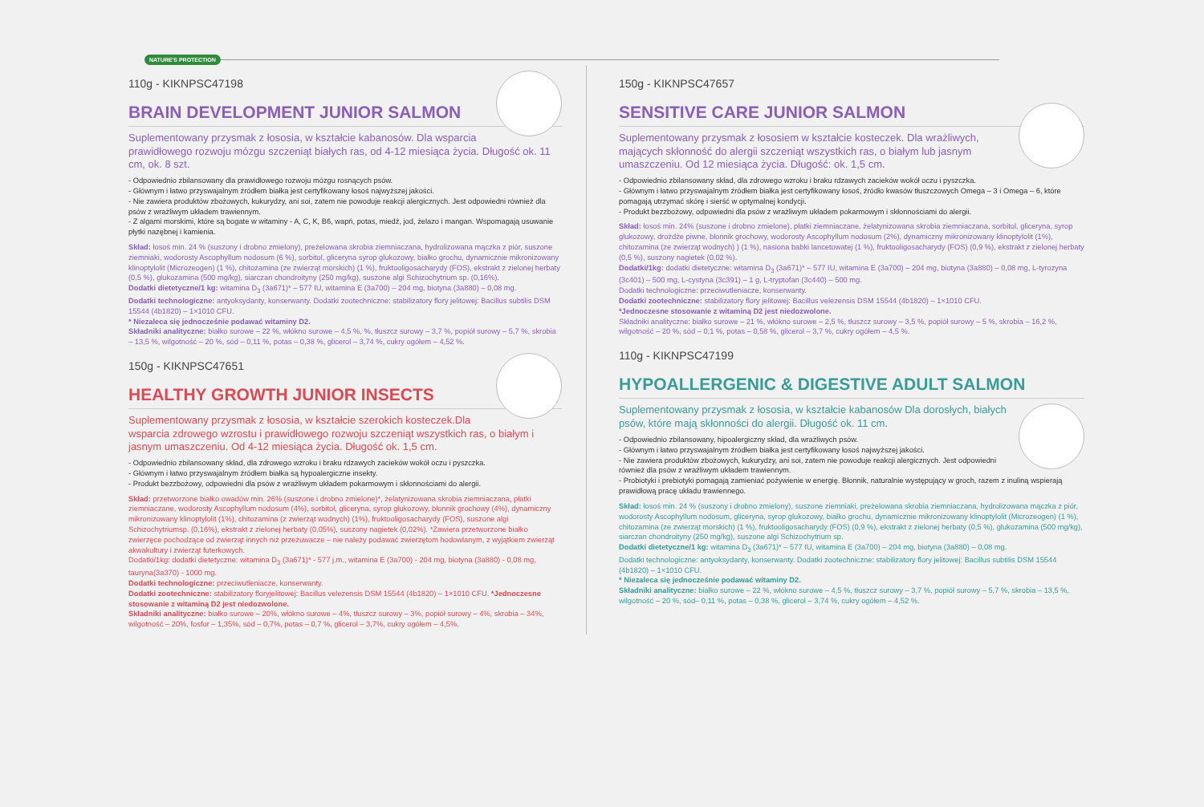NATURE'S PROTECTION
110g - KIKNPSC47198
BRAIN DEVELOPMENT JUNIOR SALMON
Suplementowany przysmak z łososia, w kształcie kabanosów. Dla wsparcia prawidłowego rozwoju mózgu szczeniąt białych ras, od 4-12 miesiąca życia. Długość ok. 11 cm, ok. 8 szt.
- Odpowiednio zbilansowany dla prawidłowego rozwoju mózgu rosnących psów.
- Głównym i łatwo przyswajalnym źródłem białka jest certyfikowany łosoś najwyższej jakości.
- Nie zawiera produktów zbożowych, kukurydzy, ani soi, zatem nie powoduje reakcji alergicznych. Jest odpowiedni również dla psów z wrażliwym układem trawiennym.
- Z algami morskimi, które są bogate w witaminy - A, C, K, B6, wapń, potas, miedź, jod, żelazo i mangan. Wspomagają usuwanie płytki nazębnej i kamienia.
Skład: łosoś min. 24 % (suszony i drobno zmielony), preżelowana skrobia ziemniaczana, hydrolizowana mączka z piór, suszone ziemniaki, wodorosty Ascophyllum nodosum (6 %), sorbitol, gliceryna syrop glukozowy, białko grochu, dynamicznie mikronizowany klinoptylolit (Microzeogen) (1 %), chitozamina (ze zwierząt morskich) (1 %), fruktooligosacharydy (FOS), ekstrakt z zielonej herbaty (0,5 %), glukozamina (500 mg/kg), siarczan chondroityny (250 mg/kg), suszone algi Schizochytrium sp. (0,16%).
Dodatki dietetyczne/1 kg: witamina D<sub>3</sub> (3a671)* – 577 IU, witamina E (3a700) – 204 mg, biotyna (3a880) – 0,08 mg.
Dodatki technologiczne: antyoksydanty, konserwanty. Dodatki zootechniczne: stabilizatory flory jelitowej: Bacillus subtilis DSM 15544 (4b1820) – 1×1010 CFU.
* Niezaleca się jednocześnie podawać witaminy D2.
Składniki analityczne: białko surowe – 22 %, włókno surowe – 4,5 %, %, tłuszcz surowy – 3,7 %, popiół surowy – 5,7 %, skrobia – 13,5 %, wilgotność – 20 %, sód – 0,11 %, potas – 0,38 %, glicerol – 3,74 %, cukry ogółem – 4,52 %.
150g - KIKNPSC47651
HEALTHY GROWTH JUNIOR INSECTS
Suplementowany przysmak z łososia, w kształcie szerokich kosteczek.Dla wsparcia zdrowego wzrostu i prawidłowego rozwoju szczeniąt wszystkich ras, o białym i jasnym umaszczeniu. Od 4-12 miesiąca życia. Długość ok. 1,5 cm.
- Odpowiednio zbilansowany skład, dla zdrowego wzroku i braku rdzawych zacieków wokół oczu i pyszczka.
- Głównym i łatwo przyswajalnym źródłem białka są hypoalergiczne insekty.
- Produkt bezzbożowy, odpowiedni dla psów z wrażliwym układem pokarmowym i skłonnościami do alergii.
Skład: przetworzone białko owadów min. 26% (suszone i drobno zmielone)*, żelatynizowana skrobia ziemniaczana, płatki ziemniaczane, wodorosty Ascophyllum nodosum (4%), sorbitol, gliceryna, syrop glukozowy, błonnik grochowy (4%), dynamiczny mikronizowany klinoptylolit (1%), chitozamina (z zwierząt wodnych) (1%), fruktooligosacharydy (FOS), suszone algi Schizochytriumsp. (0,16%), ekstrakt z zielonej herbaty (0,05%), suszony nagietek (0,02%). *Zawiera przetworzone białko zwierzęce pochodzące od zwierząt innych niż przeżuwacze – nie należy podawać zwierzętom hodowlanym, z wyjątkiem zwierząt akwakultury i zwierząt futerkowych.
Dodatki/1kg: dodatki dietetyczne: witamina D<sub>3</sub> (3a671)* - 577 j.m., witamina E (3a700) - 204 mg, biotyna (3a880) - 0,08 mg, tauryna(3a370) - 1000 mg.
Dodatki technologiczne: przeciwutleniacze, konserwanty.
Dodatki zootechniczne: stabilizatory floryjelitowej: Bacillus velezensis DSM 15544 (4b1820) – 1×1010 CFU. *Jednoczesne stosowanie z witaminą D2 jest niedozwolone.
Składniki analityczne: białko surowe – 20%, włókno surowe – 4%, tłuszcz surowy – 3%, popiół surowy – 4%, skrobia – 34%, wilgotność – 20%, fosfor – 1,35%, sód – 0,7%, potas – 0,7 %, glicerol – 3,7%, cukry ogółem – 4,5%.
150g - KIKNPSC47657
SENSITIVE CARE JUNIOR SALMON
Suplementowany przysmak z łososiem w kształcie kosteczek. Dla wrażliwych, mających skłonność do alergii szczeniąt wszystkich ras, o białym lub jasnym umaszczeniu. Od 12 miesiąca życia. Długość: ok. 1,5 cm.
- Odpowiednio zbilansowany skład, dla zdrowego wzroku i braku rdzawych zacieków wokół oczu i pyszczka.
- Głównym i łatwo przyswajalnym źródłem białka jest certyfikowany łosoś, źródło kwasów tłuszczowych Omega – 3 i Omega – 6, które pomagają utrzymać skórę i sierść w optymalnej kondycji.
- Produkt bezzbożowy, odpowiedni dla psów z wrażliwym układem pokarmowym i skłonnościami do alergii.
Skład: łosoś min. 24% (suszone i drobno zmielone), płatki ziemniaczane, żelatynizowana skrobia ziemniaczana, sorbitol, gliceryna, syrop glukozowy, drożdże piwne, błonnik grochowy, wodorosty Ascophyllum nodosum (2%), dynamiczny mikronizowany klinoptylolit (1%), chitozamina (ze zwierząt wodnych) ) (1 %), nasiona babki lancetowatej (1 %), fruktooligosacharydy (FOS) (0,9 %), ekstrakt z zielonej herbaty (0,5 %), suszony nagietek (0,02 %).
Dodatki/1kg: dodatki dietetyczne: witamina D<sub>3</sub> (3a671)* – 577 IU, witamina E (3a700) – 204 mg, biotyna (3a880) – 0,08 mg, L-tyrozyna (3c401) – 500 mg, L-cystyna (3c391) – 1 g, L-tryptofan (3c440) – 500 mg.
Dodatki technologiczne: przeciwutleniacze, konserwanty.
Dodatki zootechniczne: stabilizatory flory jelitowej: Bacillus velezensis DSM 15544 (4b1820) – 1×1010 CFU.
*Jednoczesne stosowanie z witaminą D2 jest niedozwolone.
Składniki analityczne: białko surowe – 21 %, włókno surowe – 2,5 %, tłuszcz surowy – 3,5 %, popiół surowy – 5 %, skrobia – 16,2 %, wilgotność – 20 %, sód – 0,1 %, potas – 0,58 %, glicerol – 3,7 %, cukry ogółem – 4,5 %.
110g - KIKNPSC47199
HYPOALLERGENIC & DIGESTIVE ADULT SALMON
Suplementowany przysmak z łososia, w kształcie kabanosów Dla dorosłych, białych psów, które mają skłonności do alergii. Długość ok. 11 cm.
- Odpowiednio zbilansowany, hipoalergiczny skład, dla wrażliwych psów.
- Głównym i łatwo przyswajalnym źródłem białka jest certyfikowany łosoś najwyższej jakości.
- Nie zawiera produktów zbożowych, kukurydzy, ani soi, zatem nie powoduje reakcji alergicznych. Jest odpowiedni również dla psów z wrażliwym układem trawiennym.
- Probiotyki i prebiotyki pomagają zamieniać pożywienie w energię. Błonnik, naturalnie występujący w groch, razem z inuliną wspierają prawidłową pracę układu trawiennego.
Skład: łosoś min. 24 % (suszony i drobno zmielony), suszone ziemniaki, preżelowana skrobia ziemniaczana, hydrolizowana mączka z piór, wodorosty Ascophyllum nodosum, gliceryna, syrop glukozowy, białko grochu, dynamicznie mikronizowany klinoptylolit (Microzeogen) (1 %), chitozamina (ze zwierząt morskich) (1 %), fruktooligosacharydy (FOS) (0,9 %), ekstrakt z zielonej herbaty (0,5 %), glukozamina (500 mg/kg), siarczan chondroityny (250 mg/kg), suszone algi Schizochytrium sp.
Dodatki dietetyczne/1 kg: witamina D<sub>3</sub> (3a671)* – 577 IU, witamina E (3a700) – 204 mg, biotyna (3a880) – 0,08 mg.
Dodatki technologiczne: antyoksydanty, konserwanty. Dodatki zootechniczne: stabilizatory flory jelitowej: Bacillus subtilis DSM 15544 (4b1820) – 1×1010 CFU.
* Niezaleca się jednocześnie podawać witaminy D2.
Składniki analityczne: białko surowe – 22 %, włókno surowe – 4,5 %, tłuszcz surowy – 3,7 %, popiół surowy – 5,7 %, skrobia – 13,5 %, wilgotność – 20 %, sód– 0,11 %, potas – 0,38 %, glicerol – 3,74 %, cukry ogółem – 4,52 %.